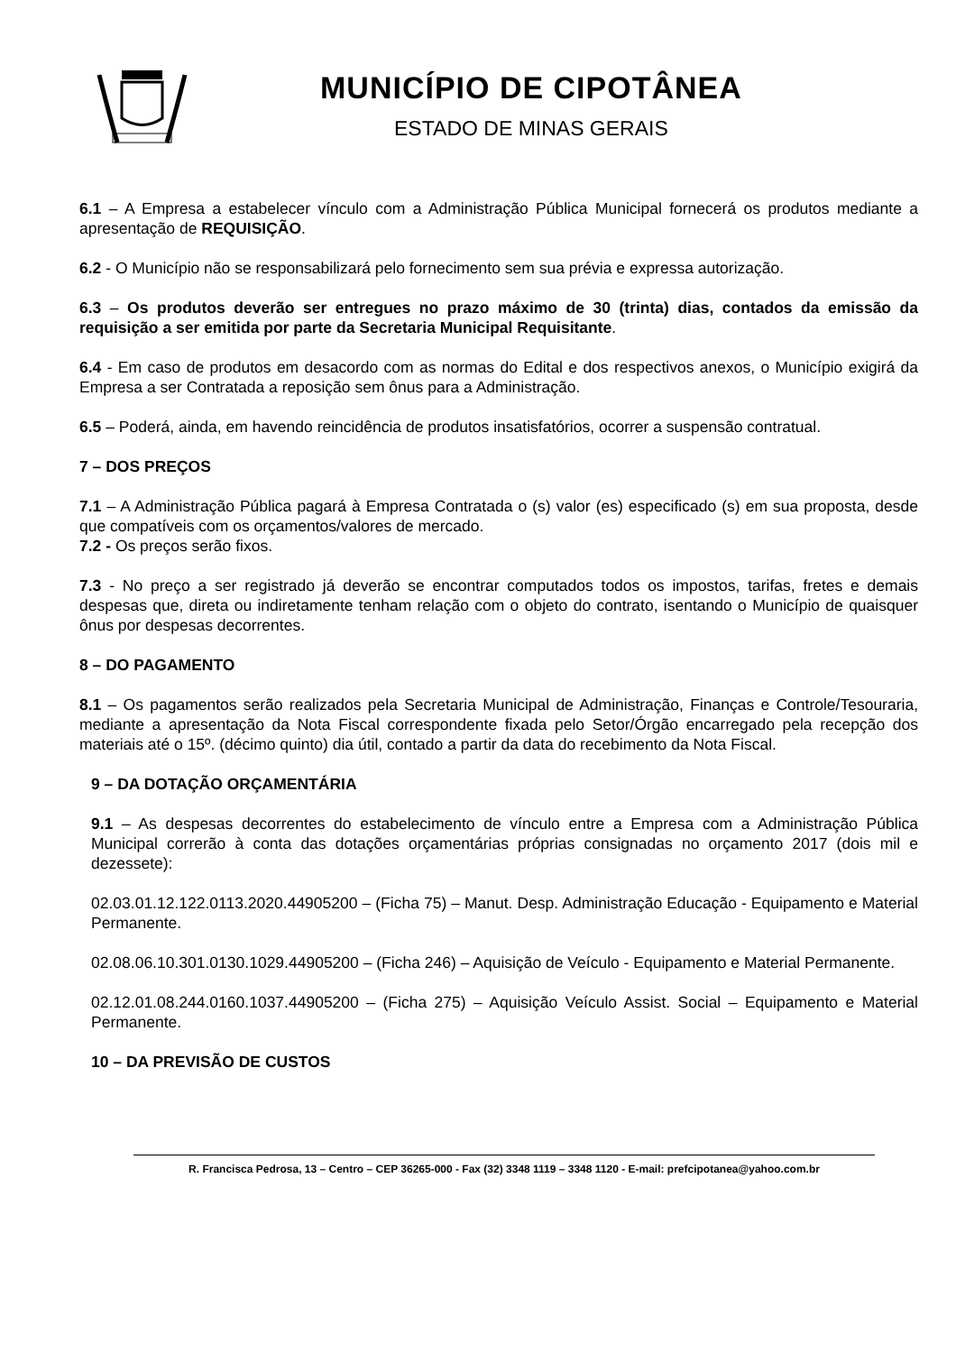MUNICÍPIO DE CIPOTÂNEA
ESTADO DE MINAS GERAIS
6.1 – A Empresa a estabelecer vínculo com a Administração Pública Municipal fornecerá os produtos mediante a apresentação de REQUISIÇÃO.
6.2 - O Município não se responsabilizará pelo fornecimento sem sua prévia e expressa autorização.
6.3 – Os produtos deverão ser entregues no prazo máximo de 30 (trinta) dias, contados da emissão da requisição a ser emitida por parte da Secretaria Municipal Requisitante.
6.4 - Em caso de produtos em desacordo com as normas do Edital e dos respectivos anexos, o Município exigirá da Empresa a ser Contratada a reposição sem ônus para a Administração.
6.5 – Poderá, ainda, em havendo reincidência de produtos insatisfatórios, ocorrer a suspensão contratual.
7 – DOS PREÇOS
7.1 – A Administração Pública pagará à Empresa Contratada o (s) valor (es) especificado (s) em sua proposta, desde que compatíveis com os orçamentos/valores de mercado.
7.2 - Os preços serão fixos.
7.3 - No preço a ser registrado já deverão se encontrar computados todos os impostos, tarifas, fretes e demais despesas que, direta ou indiretamente tenham relação com o objeto do contrato, isentando o Município de quaisquer ônus por despesas decorrentes.
8 – DO PAGAMENTO
8.1 – Os pagamentos serão realizados pela Secretaria Municipal de Administração, Finanças e Controle/Tesouraria, mediante a apresentação da Nota Fiscal correspondente fixada pelo Setor/Órgão encarregado pela recepção dos materiais até o 15º. (décimo quinto) dia útil, contado a partir da data do recebimento da Nota Fiscal.
9 – DA DOTAÇÃO ORÇAMENTÁRIA
9.1 – As despesas decorrentes do estabelecimento de vínculo entre a Empresa com a Administração Pública Municipal correrão à conta das dotações orçamentárias próprias consignadas no orçamento 2017 (dois mil e dezessete):
02.03.01.12.122.0113.2020.44905200 – (Ficha 75) – Manut. Desp. Administração Educação - Equipamento e Material Permanente.
02.08.06.10.301.0130.1029.44905200 – (Ficha 246) – Aquisição de Veículo - Equipamento e Material Permanente.
02.12.01.08.244.0160.1037.44905200 – (Ficha 275) – Aquisição Veículo Assist. Social – Equipamento e Material Permanente.
10 – DA PREVISÃO DE CUSTOS
R. Francisca Pedrosa, 13 – Centro – CEP 36265-000 - Fax (32) 3348 1119 – 3348 1120 - E-mail: prefcipotanea@yahoo.com.br